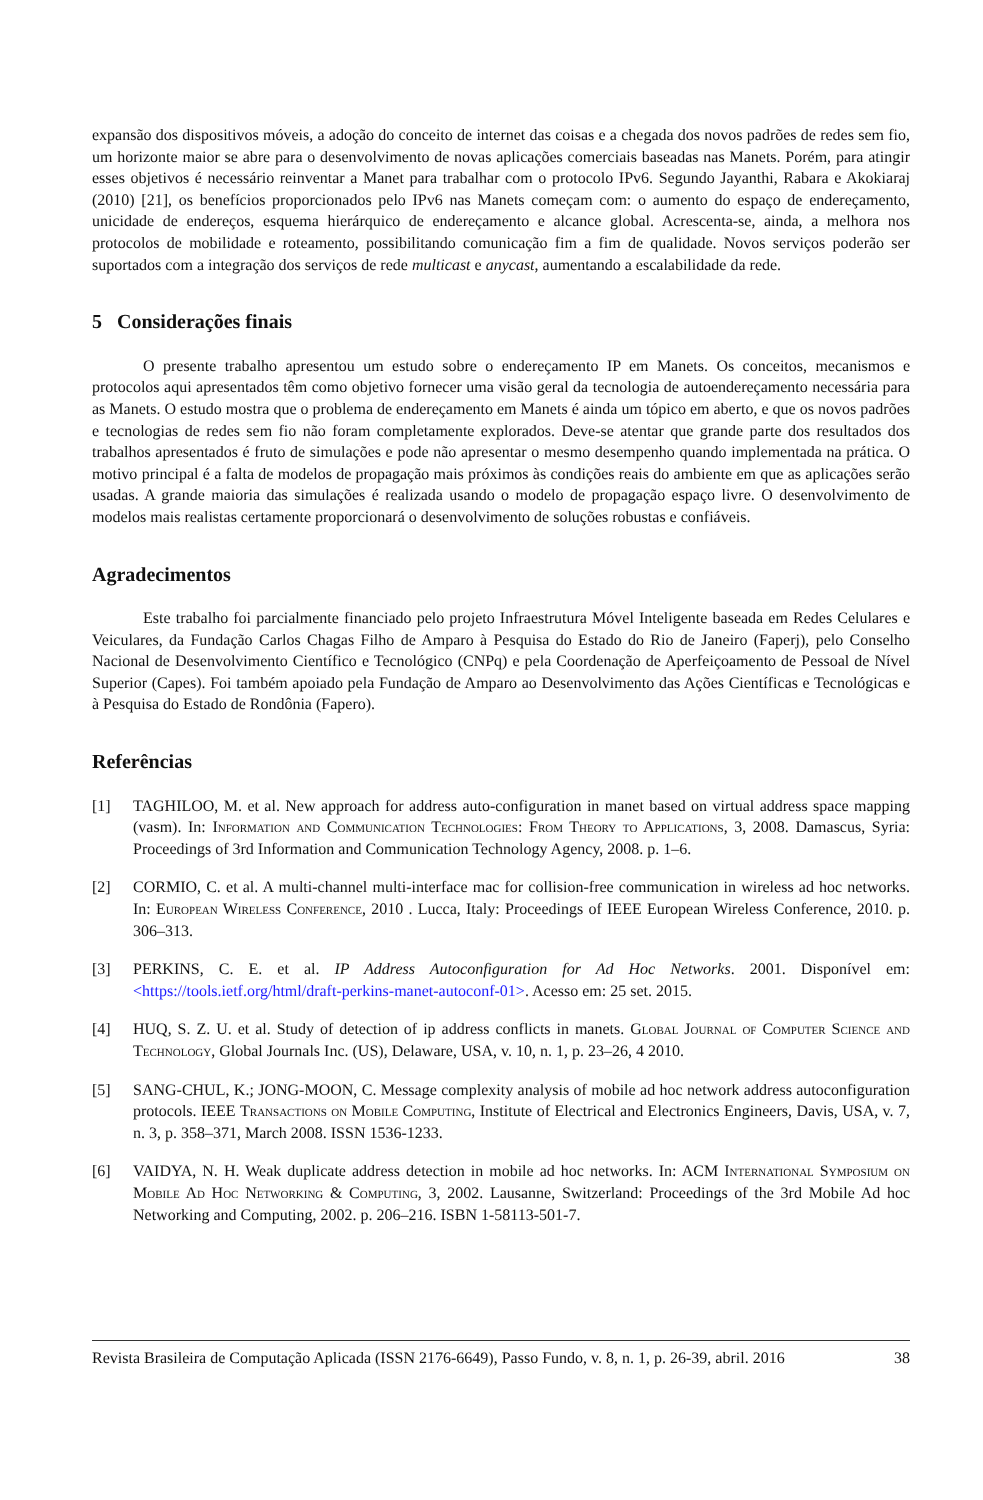expansão dos dispositivos móveis, a adoção do conceito de internet das coisas e a chegada dos novos padrões de redes sem fio, um horizonte maior se abre para o desenvolvimento de novas aplicações comerciais baseadas nas Manets. Porém, para atingir esses objetivos é necessário reinventar a Manet para trabalhar com o protocolo IPv6. Segundo Jayanthi, Rabara e Akokiaraj (2010) [21], os benefícios proporcionados pelo IPv6 nas Manets começam com: o aumento do espaço de endereçamento, unicidade de endereços, esquema hierárquico de endereçamento e alcance global. Acrescenta-se, ainda, a melhora nos protocolos de mobilidade e roteamento, possibilitando comunicação fim a fim de qualidade. Novos serviços poderão ser suportados com a integração dos serviços de rede multicast e anycast, aumentando a escalabilidade da rede.
5 Considerações finais
O presente trabalho apresentou um estudo sobre o endereçamento IP em Manets. Os conceitos, mecanismos e protocolos aqui apresentados têm como objetivo fornecer uma visão geral da tecnologia de autoendereçamento necessária para as Manets. O estudo mostra que o problema de endereçamento em Manets é ainda um tópico em aberto, e que os novos padrões e tecnologias de redes sem fio não foram completamente explorados. Deve-se atentar que grande parte dos resultados dos trabalhos apresentados é fruto de simulações e pode não apresentar o mesmo desempenho quando implementada na prática. O motivo principal é a falta de modelos de propagação mais próximos às condições reais do ambiente em que as aplicações serão usadas. A grande maioria das simulações é realizada usando o modelo de propagação espaço livre. O desenvolvimento de modelos mais realistas certamente proporcionará o desenvolvimento de soluções robustas e confiáveis.
Agradecimentos
Este trabalho foi parcialmente financiado pelo projeto Infraestrutura Móvel Inteligente baseada em Redes Celulares e Veiculares, da Fundação Carlos Chagas Filho de Amparo à Pesquisa do Estado do Rio de Janeiro (Faperj), pelo Conselho Nacional de Desenvolvimento Científico e Tecnológico (CNPq) e pela Coordenação de Aperfeiçoamento de Pessoal de Nível Superior (Capes). Foi também apoiado pela Fundação de Amparo ao Desenvolvimento das Ações Científicas e Tecnológicas e à Pesquisa do Estado de Rondônia (Fapero).
Referências
[1] TAGHILOO, M. et al. New approach for address auto-configuration in manet based on virtual address space mapping (vasm). In: Information and Communication Technologies: From Theory to Applications, 3, 2008. Damascus, Syria: Proceedings of 3rd Information and Communication Technology Agency, 2008. p. 1–6.
[2] CORMIO, C. et al. A multi-channel multi-interface mac for collision-free communication in wireless ad hoc networks. In: European Wireless Conference, 2010 . Lucca, Italy: Proceedings of IEEE European Wireless Conference, 2010. p. 306–313.
[3] PERKINS, C. E. et al. IP Address Autoconfiguration for Ad Hoc Networks. 2001. Disponível em: <https://tools.ietf.org/html/draft-perkins-manet-autoconf-01>. Acesso em: 25 set. 2015.
[4] HUQ, S. Z. U. et al. Study of detection of ip address conflicts in manets. Global Journal of Computer Science and Technology, Global Journals Inc. (US), Delaware, USA, v. 10, n. 1, p. 23–26, 4 2010.
[5] SANG-CHUL, K.; JONG-MOON, C. Message complexity analysis of mobile ad hoc network address autoconfiguration protocols. IEEE Transactions on Mobile Computing, Institute of Electrical and Electronics Engineers, Davis, USA, v. 7, n. 3, p. 358–371, March 2008. ISSN 1536-1233.
[6] VAIDYA, N. H. Weak duplicate address detection in mobile ad hoc networks. In: ACM International Symposium on Mobile Ad Hoc Networking & Computing, 3, 2002. Lausanne, Switzerland: Proceedings of the 3rd Mobile Ad hoc Networking and Computing, 2002. p. 206–216. ISBN 1-58113-501-7.
Revista Brasileira de Computação Aplicada (ISSN 2176-6649), Passo Fundo, v. 8, n. 1, p. 26-39, abril. 2016 38